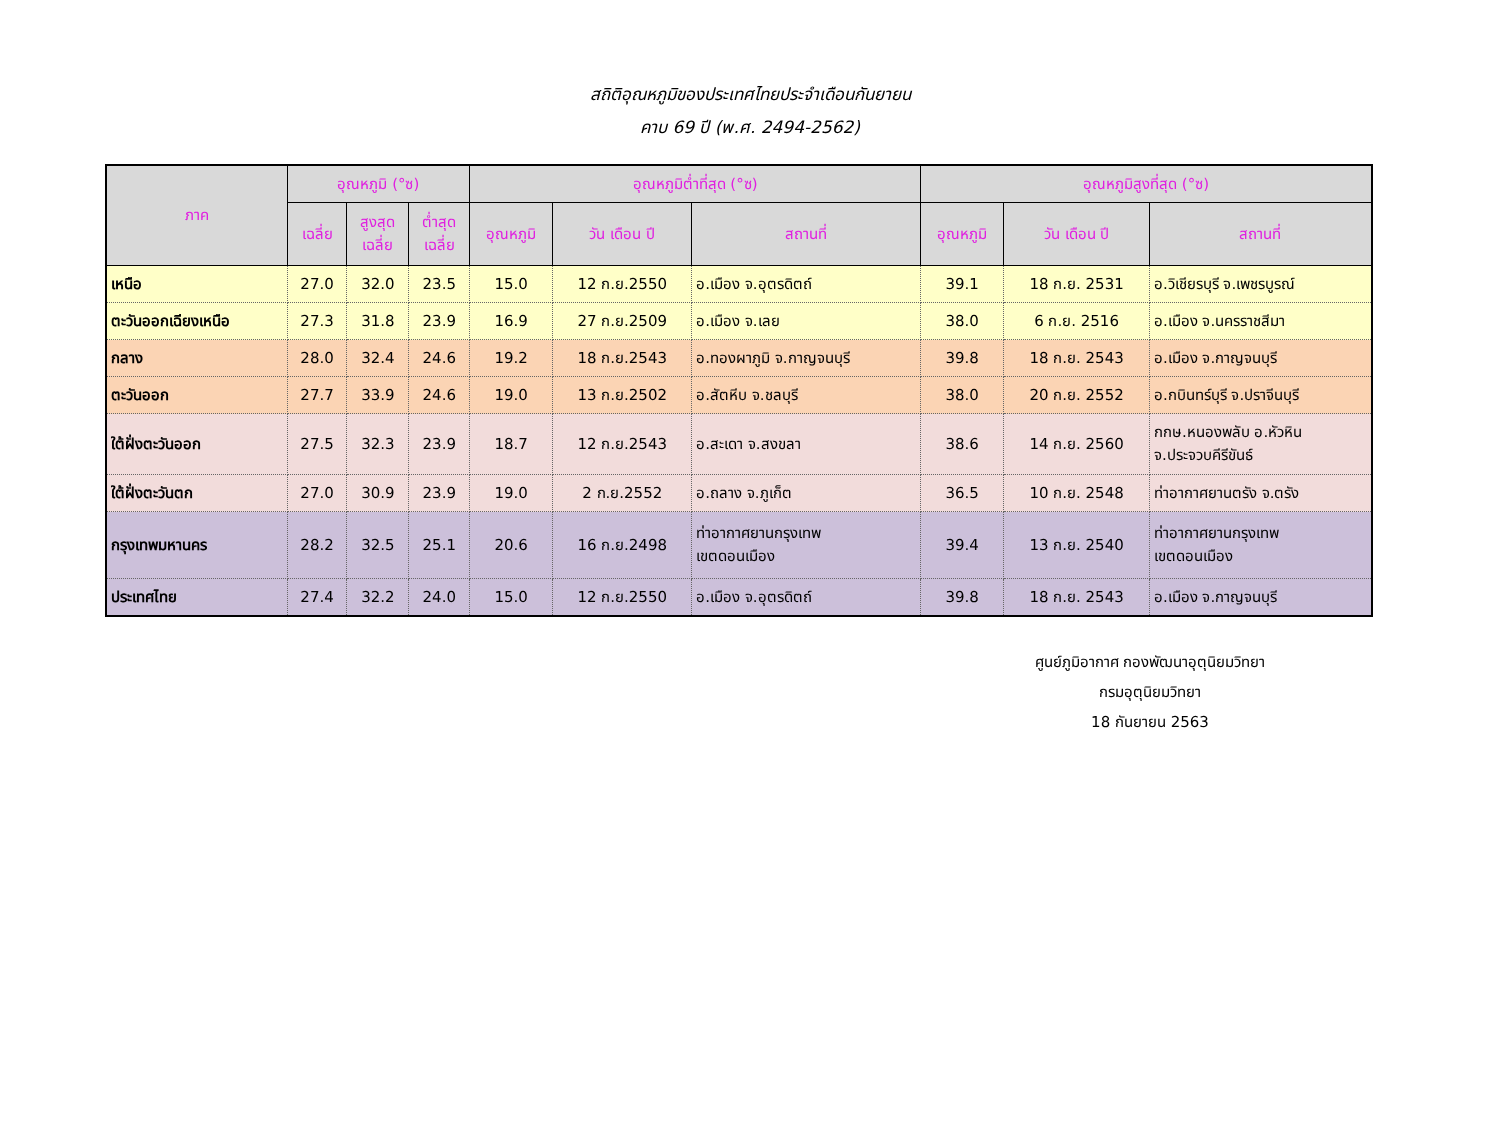สถิติอุณหภูมิของประเทศไทยประจำเดือนกันยายน
คาบ 69 ปี (พ.ศ. 2494-2562)
| ภาค | อุณหภูมิ (°ซ) | | | อุณหภูมิต่ำที่สุด (°ซ) | | | อุณหภูมิสูงที่สุด (°ซ) | | |
| --- | --- | --- | --- | --- | --- | --- | --- | --- | --- |
| | เฉลี่ย | สูงสุด เฉลี่ย | ต่ำสุด เฉลี่ย | อุณหภูมิ | วัน เดือน ปี | สถานที่ | อุณหภูมิ | วัน เดือน ปี | สถานที่ |
| เหนือ | 27.0 | 32.0 | 23.5 | 15.0 | 12 ก.ย.2550 | อ.เมือง จ.อุตรดิตถ์ | 39.1 | 18 ก.ย. 2531 | อ.วิเชียรบุรี จ.เพชรบูรณ์ |
| ตะวันออกเฉียงเหนือ | 27.3 | 31.8 | 23.9 | 16.9 | 27 ก.ย.2509 | อ.เมือง จ.เลย | 38.0 | 6 ก.ย. 2516 | อ.เมือง จ.นครราชสีมา |
| กลาง | 28.0 | 32.4 | 24.6 | 19.2 | 18 ก.ย.2543 | อ.ทองผาภูมิ จ.กาญจนบุรี | 39.8 | 18 ก.ย. 2543 | อ.เมือง จ.กาญจนบุรี |
| ตะวันออก | 27.7 | 33.9 | 24.6 | 19.0 | 13 ก.ย.2502 | อ.สัตหีบ จ.ชลบุรี | 38.0 | 20 ก.ย. 2552 | อ.กบินทร์บุรี จ.ปราจีนบุรี |
| ใต้ฝั่งตะวันออก | 27.5 | 32.3 | 23.9 | 18.7 | 12 ก.ย.2543 | อ.สะเดา จ.สงขลา | 38.6 | 14 ก.ย. 2560 | กกษ.หนองพลับ อ.หัวหิน จ.ประจวบคีรีขันธ์ |
| ใต้ฝั่งตะวันตก | 27.0 | 30.9 | 23.9 | 19.0 | 2 ก.ย.2552 | อ.ถลาง จ.ภูเก็ต | 36.5 | 10 ก.ย. 2548 | ท่าอากาศยานตรัง จ.ตรัง |
| กรุงเทพมหานคร | 28.2 | 32.5 | 25.1 | 20.6 | 16 ก.ย.2498 | ท่าอากาศยานกรุงเทพ เขตดอนเมือง | 39.4 | 13 ก.ย. 2540 | ท่าอากาศยานกรุงเทพ เขตดอนเมือง |
| ประเทศไทย | 27.4 | 32.2 | 24.0 | 15.0 | 12 ก.ย.2550 | อ.เมือง จ.อุตรดิตถ์ | 39.8 | 18 ก.ย. 2543 | อ.เมือง จ.กาญจนบุรี |
ศูนย์ภูมิอากาศ กองพัฒนาอุตุนิยมวิทยา
กรมอุตุนิยมวิทยา
18 กันยายน 2563